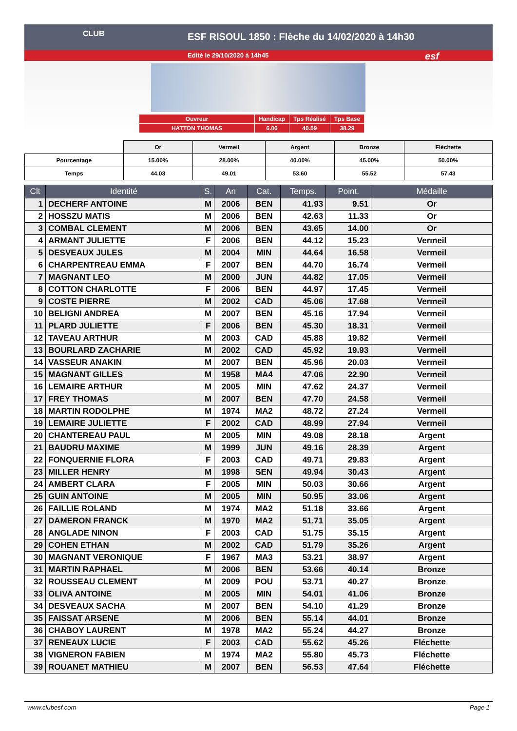ESF RISOUL 1850 : Flèche du 14/02/2020 à 14h30
Edité le 29/10/2020 à 14h45
CLUB
esf
| Ouvreur | Handicap | Tps Réalisé | Tps Base |
| HATTON THOMAS | 6.00 | 40.59 | 38.29 |
| | Or | Vermeil | Argent | Bronze | Fléchette |
| Pourcentage | 15.00% | 28.00% | 40.00% | 45.00% | 50.00% |
| Temps | 44.03 | 49.01 | 53.60 | 55.52 | 57.43 |
| Clt | Identité | S. | An | Cat. | Temps. | Point. | Médaille |
| --- | --- | --- | --- | --- | --- | --- | --- |
| 1 | DECHERF ANTOINE | M | 2006 | BEN | 41.93 | 9.51 | Or |
| 2 | HOSSZU MATIS | M | 2006 | BEN | 42.63 | 11.33 | Or |
| 3 | COMBAL CLEMENT | M | 2006 | BEN | 43.65 | 14.00 | Or |
| 4 | ARMANT JULIETTE | F | 2006 | BEN | 44.12 | 15.23 | Vermeil |
| 5 | DESVEAUX JULES | M | 2004 | MIN | 44.64 | 16.58 | Vermeil |
| 6 | CHARPENTREAU EMMA | F | 2007 | BEN | 44.70 | 16.74 | Vermeil |
| 7 | MAGNANT LEO | M | 2000 | JUN | 44.82 | 17.05 | Vermeil |
| 8 | COTTON CHARLOTTE | F | 2006 | BEN | 44.97 | 17.45 | Vermeil |
| 9 | COSTE PIERRE | M | 2002 | CAD | 45.06 | 17.68 | Vermeil |
| 10 | BELIGNI ANDREA | M | 2007 | BEN | 45.16 | 17.94 | Vermeil |
| 11 | PLARD JULIETTE | F | 2006 | BEN | 45.30 | 18.31 | Vermeil |
| 12 | TAVEAU ARTHUR | M | 2003 | CAD | 45.88 | 19.82 | Vermeil |
| 13 | BOURLARD ZACHARIE | M | 2002 | CAD | 45.92 | 19.93 | Vermeil |
| 14 | VASSEUR ANAKIN | M | 2007 | BEN | 45.96 | 20.03 | Vermeil |
| 15 | MAGNANT GILLES | M | 1958 | MA4 | 47.06 | 22.90 | Vermeil |
| 16 | LEMAIRE ARTHUR | M | 2005 | MIN | 47.62 | 24.37 | Vermeil |
| 17 | FREY THOMAS | M | 2007 | BEN | 47.70 | 24.58 | Vermeil |
| 18 | MARTIN RODOLPHE | M | 1974 | MA2 | 48.72 | 27.24 | Vermeil |
| 19 | LEMAIRE JULIETTE | F | 2002 | CAD | 48.99 | 27.94 | Vermeil |
| 20 | CHANTEREAU PAUL | M | 2005 | MIN | 49.08 | 28.18 | Argent |
| 21 | BAUDRU MAXIME | M | 1999 | JUN | 49.16 | 28.39 | Argent |
| 22 | FONQUERNIE FLORA | F | 2003 | CAD | 49.71 | 29.83 | Argent |
| 23 | MILLER HENRY | M | 1998 | SEN | 49.94 | 30.43 | Argent |
| 24 | AMBERT CLARA | F | 2005 | MIN | 50.03 | 30.66 | Argent |
| 25 | GUIN ANTOINE | M | 2005 | MIN | 50.95 | 33.06 | Argent |
| 26 | FAILLIE ROLAND | M | 1974 | MA2 | 51.18 | 33.66 | Argent |
| 27 | DAMERON FRANCK | M | 1970 | MA2 | 51.71 | 35.05 | Argent |
| 28 | ANGLADE NINON | F | 2003 | CAD | 51.75 | 35.15 | Argent |
| 29 | COHEN ETHAN | M | 2002 | CAD | 51.79 | 35.26 | Argent |
| 30 | MAGNANT VERONIQUE | F | 1967 | MA3 | 53.21 | 38.97 | Argent |
| 31 | MARTIN RAPHAEL | M | 2006 | BEN | 53.66 | 40.14 | Bronze |
| 32 | ROUSSEAU CLEMENT | M | 2009 | POU | 53.71 | 40.27 | Bronze |
| 33 | OLIVA ANTOINE | M | 2005 | MIN | 54.01 | 41.06 | Bronze |
| 34 | DESVEAUX SACHA | M | 2007 | BEN | 54.10 | 41.29 | Bronze |
| 35 | FAISSAT ARSENE | M | 2006 | BEN | 55.14 | 44.01 | Bronze |
| 36 | CHABOY LAURENT | M | 1978 | MA2 | 55.24 | 44.27 | Bronze |
| 37 | RENEAUX LUCIE | F | 2003 | CAD | 55.62 | 45.26 | Fléchette |
| 38 | VIGNERON FABIEN | M | 1974 | MA2 | 55.80 | 45.73 | Fléchette |
| 39 | ROUANET MATHIEU | M | 2007 | BEN | 56.53 | 47.64 | Fléchette |
www.clubesf.com Page 1